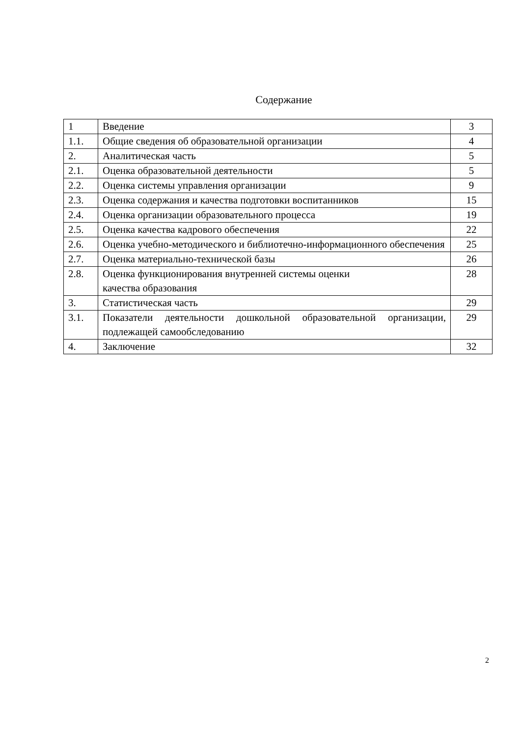Содержание
| 1 | Введение | 3 |
| 1.1. | Общие сведения об образовательной организации | 4 |
| 2. | Аналитическая часть | 5 |
| 2.1. | Оценка образовательной деятельности | 5 |
| 2.2. | Оценка системы управления организации | 9 |
| 2.3. | Оценка содержания и качества подготовки воспитанников | 15 |
| 2.4. | Оценка организации образовательного процесса | 19 |
| 2.5. | Оценка качества кадрового обеспечения | 22 |
| 2.6. | Оценка учебно-методического и библиотечно-информационного обеспечения | 25 |
| 2.7. | Оценка материально-технической базы | 26 |
| 2.8. | Оценка функционирования внутренней системы оценки качества образования | 28 |
| 3. | Статистическая часть | 29 |
| 3.1. | Показатели деятельности дошкольной образовательной организации, подлежащей самообследованию | 29 |
| 4. | Заключение | 32 |
2